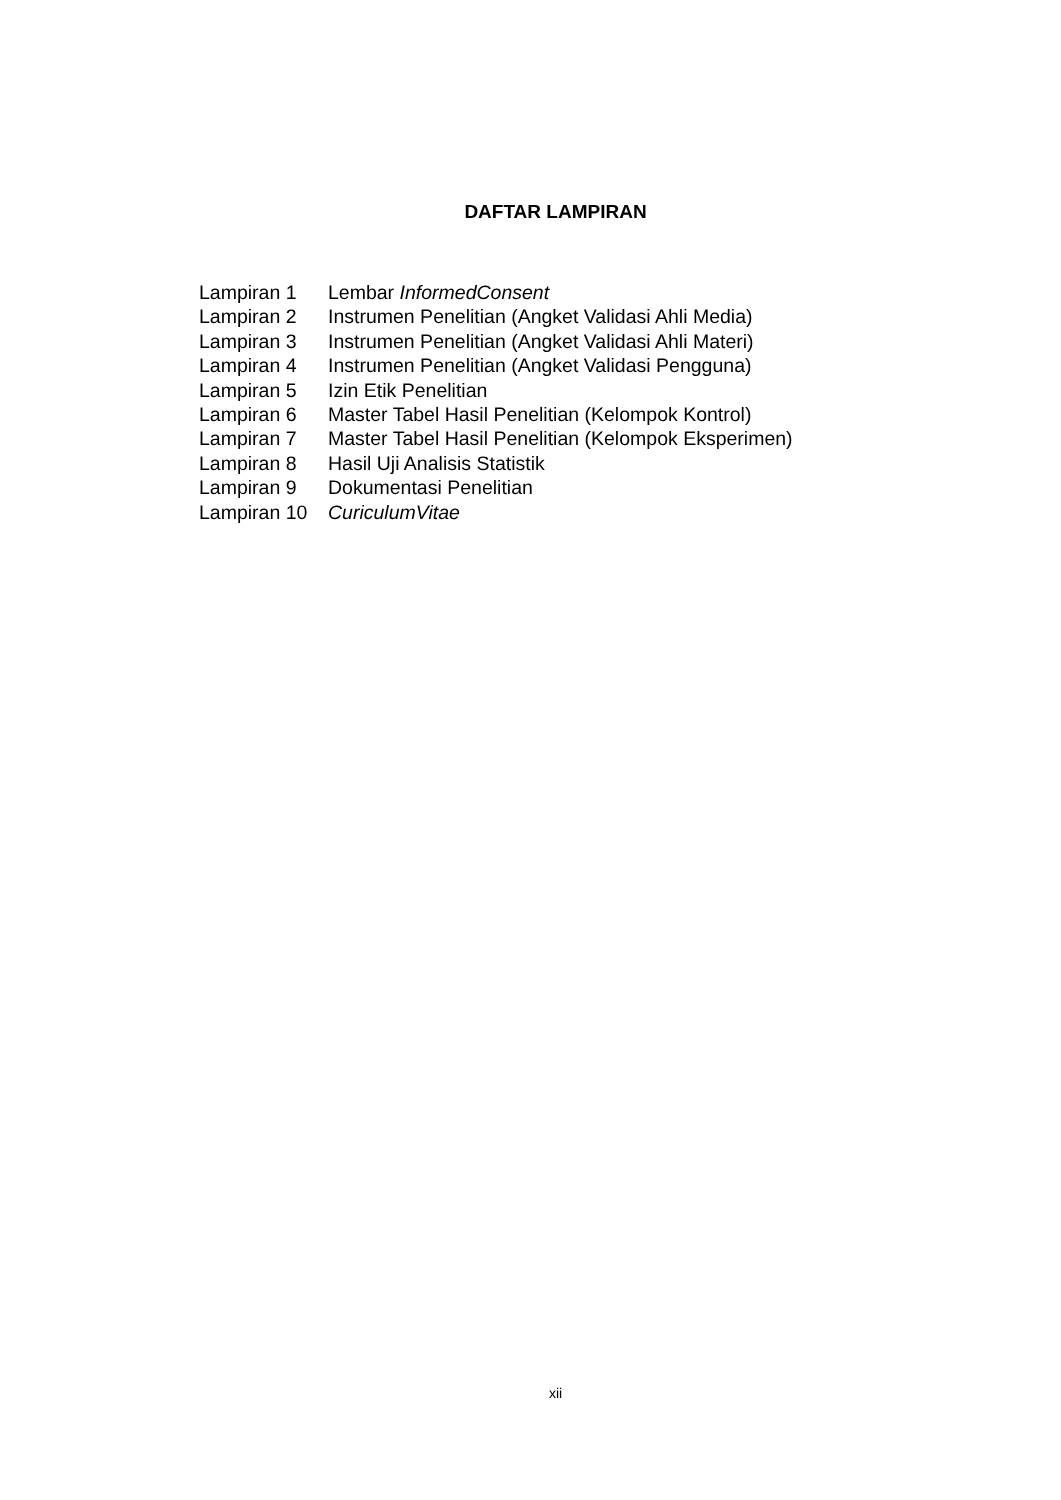DAFTAR LAMPIRAN
| Lampiran 1 | Lembar InformedConsent |
| Lampiran 2 | Instrumen Penelitian (Angket Validasi Ahli Media) |
| Lampiran 3 | Instrumen Penelitian (Angket Validasi Ahli Materi) |
| Lampiran 4 | Instrumen Penelitian (Angket Validasi Pengguna) |
| Lampiran 5 | Izin Etik Penelitian |
| Lampiran 6 | Master Tabel Hasil Penelitian (Kelompok Kontrol) |
| Lampiran 7 | Master Tabel Hasil Penelitian (Kelompok Eksperimen) |
| Lampiran 8 | Hasil Uji Analisis Statistik |
| Lampiran 9 | Dokumentasi Penelitian |
| Lampiran 10 | CuriculumVitae |
xii